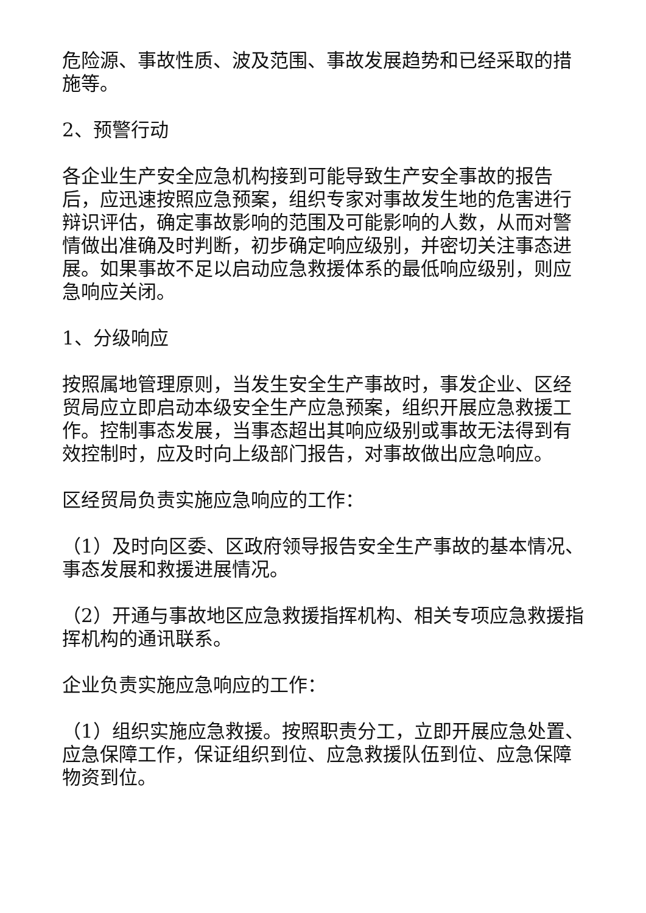危险源、事故性质、波及范围、事故发展趋势和已经采取的措施等。
2、预警行动
各企业生产安全应急机构接到可能导致生产安全事故的报告后，应迅速按照应急预案，组织专家对事故发生地的危害进行辩识评估，确定事故影响的范围及可能影响的人数，从而对警情做出准确及时判断，初步确定响应级别，并密切关注事态进展。如果事故不足以启动应急救援体系的最低响应级别，则应急响应关闭。
1、分级响应
按照属地管理原则，当发生安全生产事故时，事发企业、区经贸局应立即启动本级安全生产应急预案，组织开展应急救援工作。控制事态发展，当事态超出其响应级别或事故无法得到有效控制时，应及时向上级部门报告，对事故做出应急响应。
区经贸局负责实施应急响应的工作：
（1）及时向区委、区政府领导报告安全生产事故的基本情况、事态发展和救援进展情况。
（2）开通与事故地区应急救援指挥机构、相关专项应急救援指挥机构的通讯联系。
企业负责实施应急响应的工作：
（1）组织实施应急救援。按照职责分工，立即开展应急处置、应急保障工作，保证组织到位、应急救援队伍到位、应急保障物资到位。